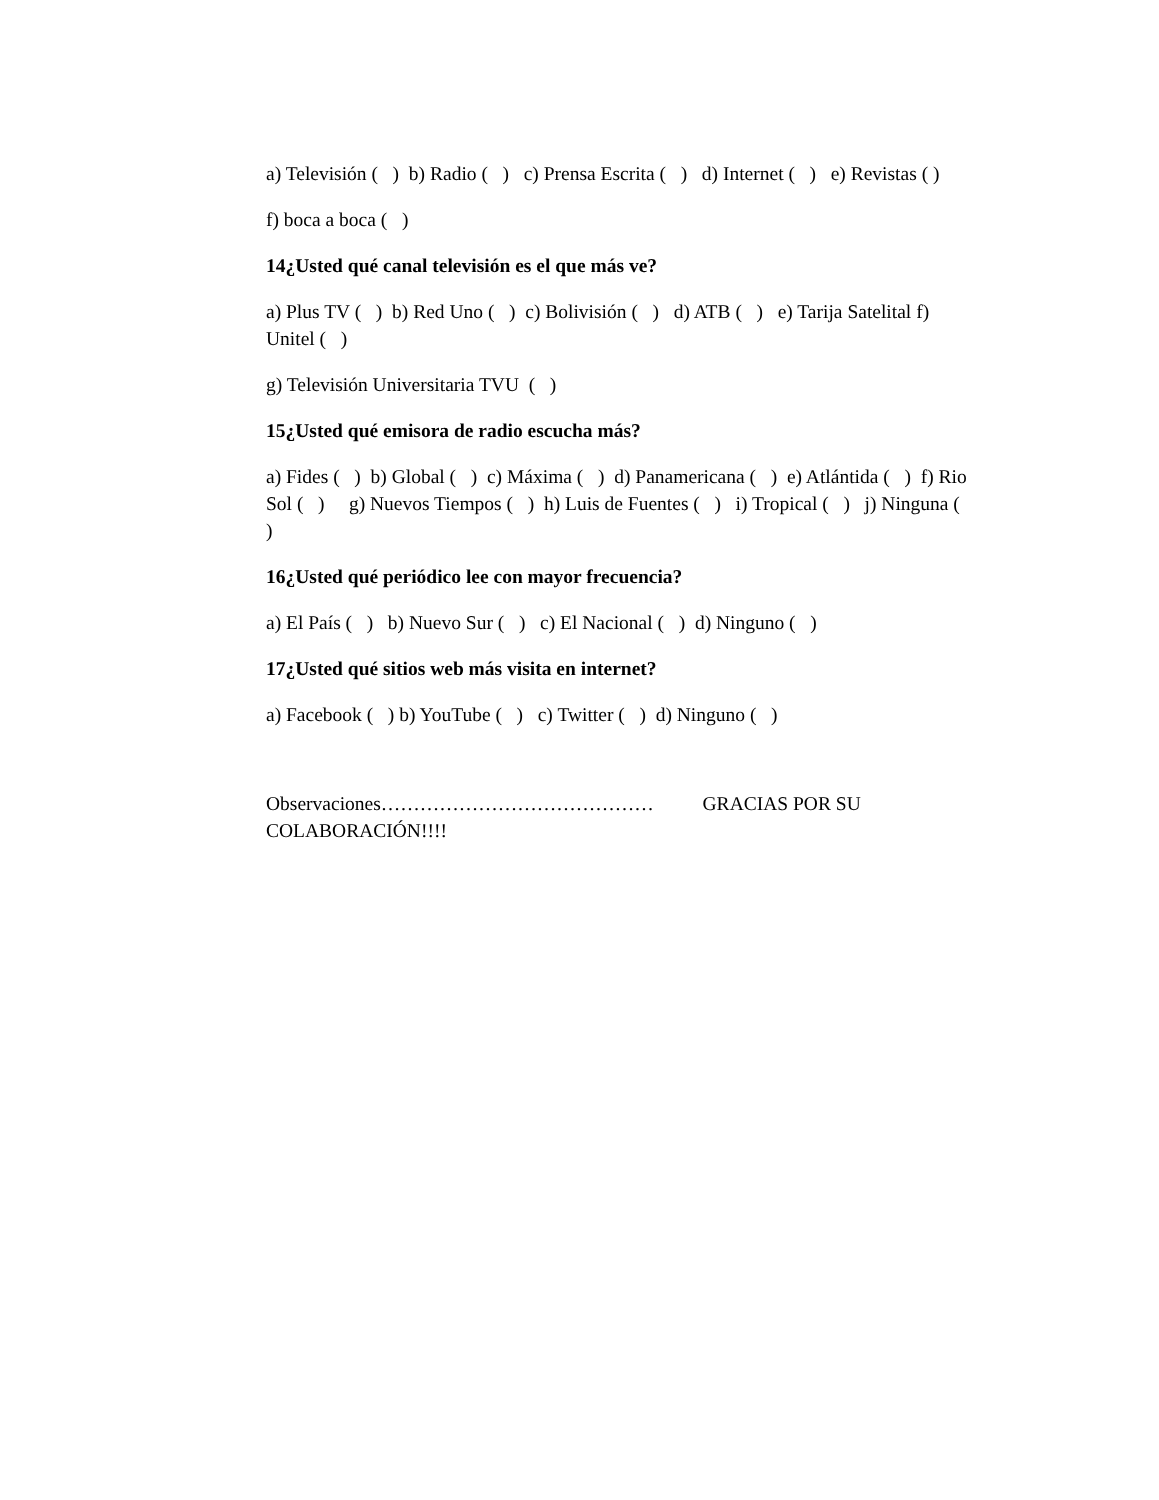a) Televisión ( ) b) Radio ( ) c) Prensa Escrita ( ) d) Internet ( ) e) Revistas ( )
f) boca a boca ( )
14¿Usted qué canal televisión es el que más ve?
a) Plus TV ( ) b) Red Uno ( ) c) Bolivisión ( ) d) ATB ( ) e) Tarija Satelital f) Unitel ( )
g) Televisión Universitaria TVU ( )
15¿Usted qué emisora de radio escucha más?
a) Fides ( ) b) Global ( ) c) Máxima ( ) d) Panamericana ( ) e) Atlántida ( ) f) Rio Sol ( ) g) Nuevos Tiempos ( ) h) Luis de Fuentes ( ) i) Tropical ( ) j) Ninguna ( )
16¿Usted qué periódico lee con mayor frecuencia?
a) El País ( ) b) Nuevo Sur ( ) c) El Nacional ( ) d) Ninguno ( )
17¿Usted qué sitios web más visita en internet?
a) Facebook ( ) b) YouTube ( ) c) Twitter ( ) d) Ninguno ( )
Observaciones…………………………………… GRACIAS POR SU COLABORACIÓN!!!!